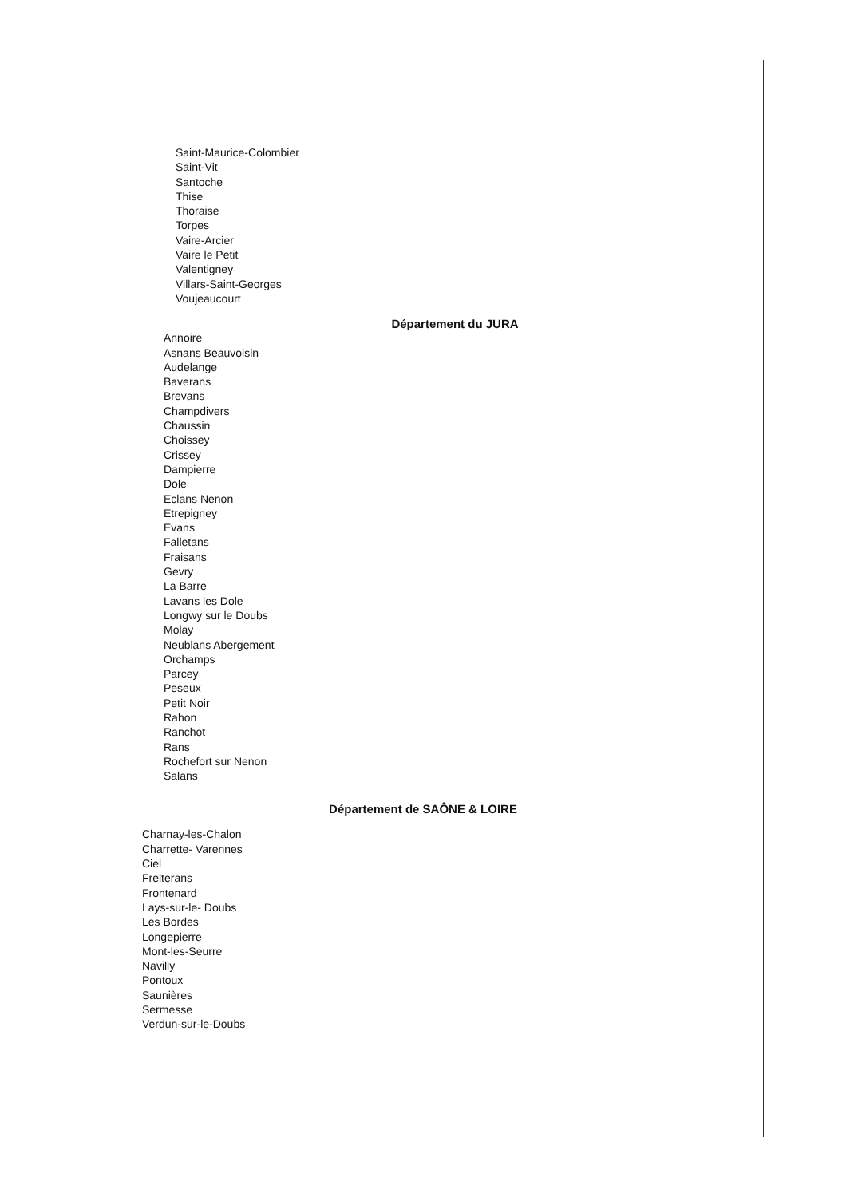Saint-Maurice-Colombier
Saint-Vit
Santoche
Thise
Thoraise
Torpes
Vaire-Arcier
Vaire le Petit
Valentigney
Villars-Saint-Georges
Voujeaucourt
Département du JURA
Annoire
Asnans Beauvoisin
Audelange
Baverans
Brevans
Champdivers
Chaussin
Choissey
Crissey
Dampierre
Dole
Eclans Nenon
Etrepigney
Evans
Falletans
Fraisans
Gevry
La Barre
Lavans les Dole
Longwy sur le Doubs
Molay
Neublans Abergement
Orchamps
Parcey
Peseux
Petit Noir
Rahon
Ranchot
Rans
Rochefort sur Nenon
Salans
Département de SAÔNE & LOIRE
Charnay-les-Chalon
Charrette- Varennes
Ciel
Frelterans
Frontenard
Lays-sur-le- Doubs
Les Bordes
Longepierre
Mont-les-Seurre
Navilly
Pontoux
Saunières
Sermesse
Verdun-sur-le-Doubs